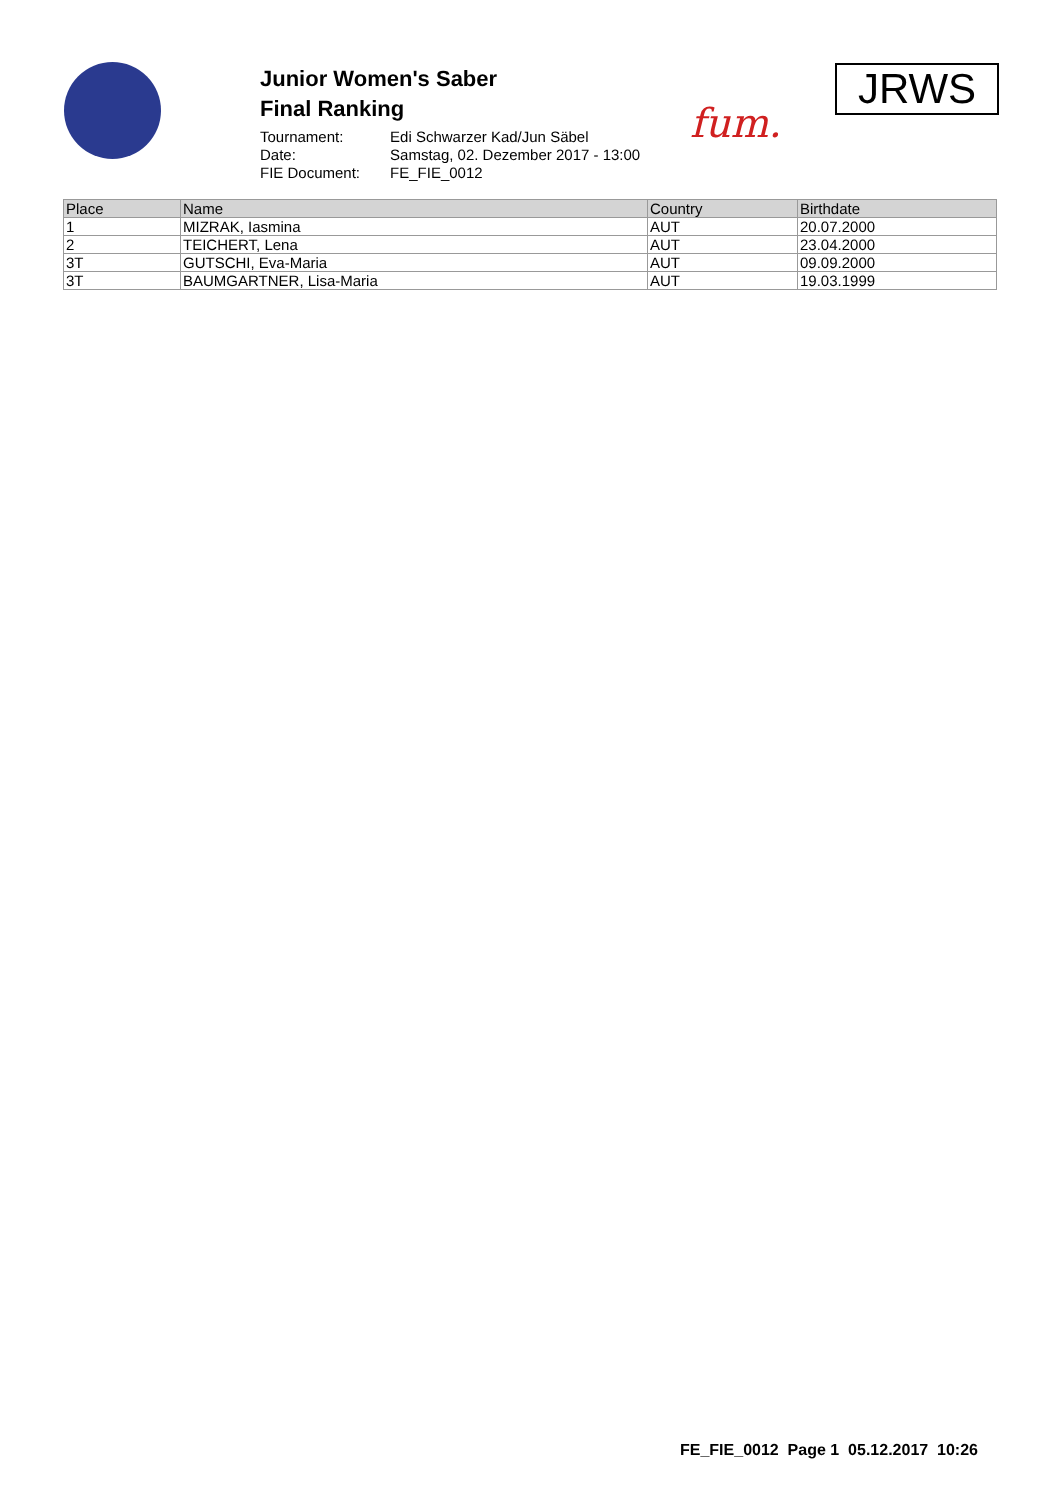Junior Women's Saber
Final Ranking
| Tournament: | Edi Schwarzer Kad/Jun Säbel |
| Date: | Samstag, 02. Dezember 2017 - 13:00 |
| FIE Document: | FE_FIE_0012 |
fum.
JRWS
| Place | Name | Country | Birthdate |
| --- | --- | --- | --- |
| 1 | MIZRAK, Iasmina | AUT | 20.07.2000 |
| 2 | TEICHERT, Lena | AUT | 23.04.2000 |
| 3T | GUTSCHI, Eva-Maria | AUT | 09.09.2000 |
| 3T | BAUMGARTNER, Lisa-Maria | AUT | 19.03.1999 |
FE_FIE_0012 Page 1 05.12.2017 10:26